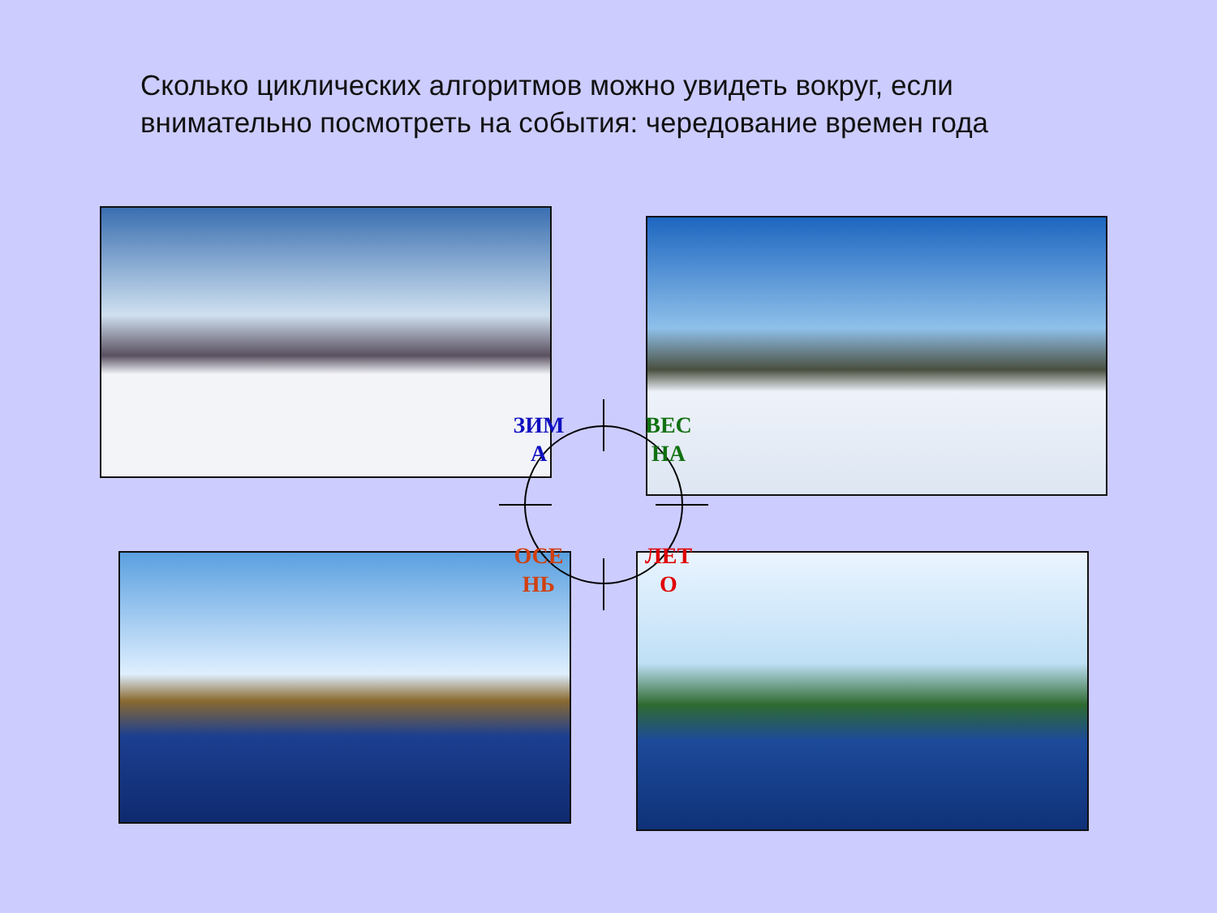Сколько циклических алгоритмов можно увидеть вокруг, если внимательно посмотреть на события: чередование времен года
ЗИМ А
ВЕС НА
ОСЕ НЬ
ЛЕТ О